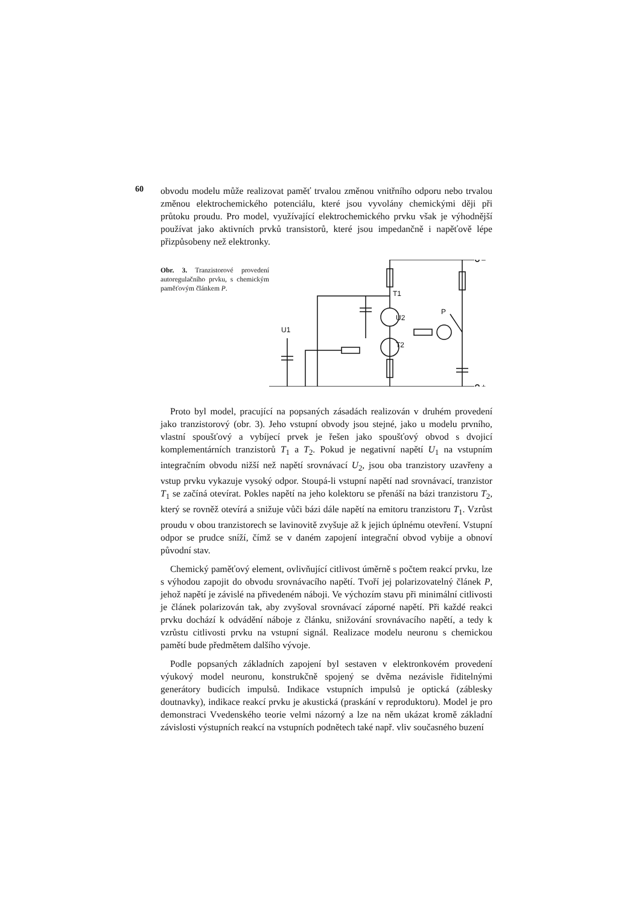60
obvodu modelu může realizovat paměť trvalou změnou vnitřního odporu nebo trvalou změnou elektrochemického potenciálu, které jsou vyvolány chemickými ději při průtoku proudu. Pro model, využívající elektrochemického prvku však je výhodnější používat jako aktivních prvků transistorů, které jsou impedančně i napěťově lépe přizpůsobeny než elektronky.
Obr. 3. Tranzistorové provedení autoregulačního prvku, s chemickým paměťovým článkem P.
T1
U2
T2
P
U1
–
+
Proto byl model, pracující na popsaných zásadách realizován v druhém provedení jako tranzistorový (obr. 3). Jeho vstupní obvody jsou stejné, jako u modelu prvního, vlastní spoušťový a vybíjecí prvek je řešen jako spoušťový obvod s dvojicí komplementárních tranzistorů T<sub>1</sub> a T<sub>2</sub>. Pokud je negativní napětí U<sub>1</sub> na vstupním integračním obvodu nižší než napětí srovnávací U<sub>2</sub>, jsou oba tranzistory uzavřeny a vstup prvku vykazuje vysoký odpor. Stoupá-li vstupní napětí nad srovnávací, tranzistor T<sub>1</sub> se začíná otevírat. Pokles napětí na jeho kolektoru se přenáší na bázi tranzistoru T<sub>2</sub>, který se rovněž otevírá a snižuje vůči bázi dále napětí na emitoru tranzistoru T<sub>1</sub>. Vzrůst proudu v obou tranzistorech se lavinovitě zvyšuje až k jejich úplnému otevření. Vstupní odpor se prudce sníží, čímž se v daném zapojení integrační obvod vybije a obnoví původní stav.
Chemický paměťový element, ovlivňující citlivost úměrně s počtem reakcí prvku, lze s výhodou zapojit do obvodu srovnávacího napětí. Tvoří jej polarizovatelný článek P, jehož napětí je závislé na přivedeném náboji. Ve výchozím stavu při minimální citlivosti je článek polarizován tak, aby zvyšoval srovnávací záporné napětí. Při každé reakci prvku dochází k odvádění náboje z článku, snižování srovnávacího napětí, a tedy k vzrůstu citlivosti prvku na vstupní signál. Realizace modelu neuronu s chemickou pamětí bude předmětem dalšího vývoje.
Podle popsaných základních zapojení byl sestaven v elektronkovém provedení výukový model neuronu, konstrukčně spojený se dvěma nezávisle řiditelnými generátory budicích impulsů. Indikace vstupních impulsů je optická (záblesky doutnavky), indikace reakcí prvku je akustická (praskání v reproduktoru). Model je pro demonstraci Vvedenského teorie velmi názorný a lze na něm ukázat kromě základní závislosti výstupních reakcí na vstupních podnětech také např. vliv současného buzení